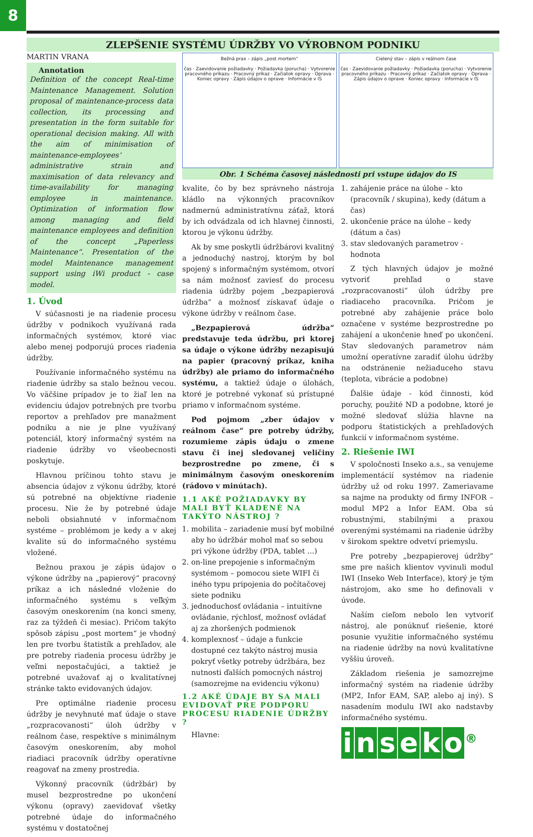8
ZLEPŠENIE SYSTÉMU ÚDRŽBY VO VÝROBNOM PODNIKU
MARTIN VRANA
Annotation
Definition of the concept Real-time Maintenance Management. Solution proposal of maintenance-process data collection, its processing and presentation in the form suitable for operational decision making. All with the aim of minimisation of maintenance-employees‘ administrative strain and maximisation of data relevancy and time-availability for managing employee in maintenance. Optimization of information flow among managing and field maintenance employees and definition of the concept „Paperless Maintenance“. Presentation of the model Maintenance management support using iWi product - case model.
1. Úvod
V súčasnosti je na riadenie procesu údržby v podnikoch využívaná rada informačných systémov, ktoré viac alebo menej podporujú proces riadenia údržby.
Používanie informačného systému na riadenie údržby sa stalo bežnou vecou. Vo väčšine prípadov je to žiaľ len na evidenciu údajov potrebných pre tvorbu reportov a prehľadov pre manažment podniku a nie je plne využívaný potenciál, ktorý informačný systém na riadenie údržby vo všeobecnosti poskytuje.
Hlavnou príčinou tohto stavu je absencia údajov z výkonu údržby, ktoré sú potrebné na objektívne riadenie procesu. Nie že by potrebné údaje neboli obsiahnuté v informačnom systéme – problémom je kedy a v akej kvalite sú do informačného systému vložené.
Bežnou praxou je zápis údajov o výkone údržby na „papierový“ pracovný príkaz a ich následné vloženie do informačného systému s veľkým časovým oneskorením (na konci smeny, raz za týždeň či mesiac). Pričom takýto spôsob zápisu „post mortem“ je vhodný len pre tvorbu štatistík a prehľadov, ale pre potreby riadenia procesu údržby je veľmi nepostačujúci, a taktiež je potrebné uvažovať aj o kvalitatívnej stránke takto evidovaných údajov.
Pre optimálne riadenie procesu údržby je nevyhnuté mať údaje o stave „rozpracovanosti“ úloh údržby v reálnom čase, respektíve s minimálnym časovým oneskorením, aby mohol riadiaci pracovník údržby operatívne reagovať na zmeny prostredia.
Výkonný pracovník (údržbár) by musel bezprostredne po ukončení výkonu (opravy) zaevidovať všetky potrebné údaje do informačného systému v dostatočnej
Bežná prax – zápis „post mortem“
čas · Zaevidovanie požiadavky · Požiadavka (porucha) · Vytvorenie pracovného príkazu · Pracovný príkaz · Začiatok opravy · Oprava · Koniec opravy · Zápis údajov o oprave · Informácie v IS
Cielený stav – zápis v reálnom čase
čas · Zaevidovanie požiadavky · Požiadavka (porucha) · Vytvorenie pracovného príkazu · Pracovný príkaz · Začiatok opravy · Oprava · Zápis údajov o oprave · Koniec opravy · Informácie v IS
Obr. 1 Schéma časovej následnosti pri vstupe údajov do IS
kvalite, čo by bez správneho nástroja kládlo na výkonných pracovníkov nadmernú administratívnu záťaž, ktorá by ich odvádzala od ich hlavnej činnosti, ktorou je výkonu údržby.
Ak by sme poskytli údržbárovi kvalitný a jednoduchý nastroj, ktorým by bol spojený s informačným systémom, otvorí sa nám možnosť zaviesť do procesu riadenia údržby pojem „bezpapierová údržba“ a možnosť získavať údaje o výkone údržby v reálnom čase.
„Bezpapierová údržba“ predstavuje teda údržbu, pri ktorej sa údaje o výkone údržby nezapisujú na papier (pracovný príkaz, kniha údržby) ale priamo do informačného systému, a taktiež údaje o úlohách, ktoré je potrebné vykonať sú prístupné priamo v informačnom systéme.
Pod pojmom „zber údajov v reálnom čase“ pre potreby údržby, rozumieme zápis údaju o zmene stavu či inej sledovanej veličiny bezprostredne po zmene, či s minimálnym časovým oneskorením (rádovo v minútach).
1.1 AKÉ POŽIADAVKY BY MALI BYŤ KLADENÉ NA TAKÝTO NÁSTROJ ?
1. mobilita – zariadenie musí byť mobilné aby ho údržbár mohol mať so sebou pri výkone údržby (PDA, tablet ...)
2. on-line prepojenie s informačným systémom – pomocou siete WIFI či iného typu pripojenia do počítačovej siete podniku
3. jednoduchosť ovládania – intuitívne ovládanie, rýchlosť, možnosť ovládať aj za zhoršených podmienok
4. komplexnosť – údaje a funkcie dostupné cez takýto nástroj musia pokryť všetky potreby údržbára, bez nutnosti ďalších pomocných nástroj (samozrejme na evidenciu výkonu)
1.2 AKÉ ÚDAJE BY SA MALI EVIDOVAŤ PRE PODPORU PROCESU RIADENIE ÚDRŽBY ?
Hlavne:
1. zahájenie práce na úlohe – kto (pracovník / skupina), kedy (dátum a čas)
2. ukončenie práce na úlohe – kedy (dátum a čas)
3. stav sledovaných parametrov - hodnota
Z tých hlavných údajov je možné vytvoriť prehľad o stave „rozpracovanosti“ úloh údržby pre riadiaceho pracovníka. Pričom je potrebné aby zahájenie práce bolo označene v systéme bezprostredne po zahájení a ukončenie hneď po ukončení. Stav sledovaných parametrov nám umožní operatívne zaradiť úlohu údržby na odstránenie nežiaduceho stavu (teplota, vibrácie a podobne)
Ďalšie údaje - kód činnosti, kód poruchy, použité ND a podobne, ktoré je možné sledovať slúžia hlavne na podporu štatistických a prehľadových funkcií v informačnom systéme.
2. Riešenie IWI
V spoločnosti Inseko a.s., sa venujeme implementácií systémov na riadenie údržby už od roku 1997. Zameriavame sa najme na produkty od firmy INFOR – modul MP2 a Infor EAM. Oba sú robustnými, stabilnými a praxou overenými systémami na riadenie údržby v širokom spektre odvetví priemyslu.
Pre potreby „bezpapierovej údržby“ sme pre našich klientov vyvinuli modul IWI (Inseko Web Interface), ktorý je tým nástrojom, ako sme ho definovali v úvode.
Naším cieľom nebolo len vytvoriť nástroj, ale ponúknuť riešenie, ktoré posunie využitie informačného systému na riadenie údržby na novú kvalitatívne vyššiu úroveň.
Základom riešenia je samozrejme informačný systém na riadenie údržby (MP2, Infor EAM, SAP, alebo aj iný). S nasadením modulu IWI ako nadstavby informačného systému.
inseko<sup>®</sup>